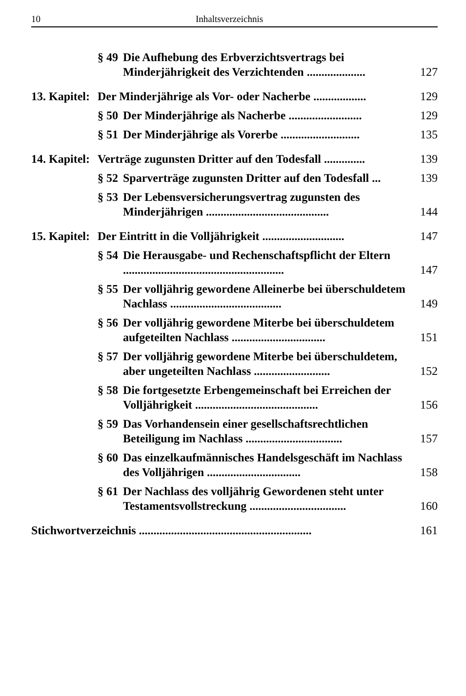10 Inhaltsverzeichnis
§ 49 Die Aufhebung des Erbverzichtsvertrags bei Minderjährigkeit des Verzichtenden .................... 127
13. Kapitel: Der Minderjährige als Vor- oder Nacherbe .................. 129
§ 50 Der Minderjährige als Nacherbe ......................... 129
§ 51 Der Minderjährige als Vorerbe ........................... 135
14. Kapitel: Verträge zugunsten Dritter auf den Todesfall .............. 139
§ 52 Sparverträge zugunsten Dritter auf den Todesfall ... 139
§ 53 Der Lebensversicherungsvertrag zugunsten des Minderjährigen .......................................... 144
15. Kapitel: Der Eintritt in die Volljährigkeit ............................ 147
§ 54 Die Herausgabe- und Rechenschaftspflicht der Eltern ....................................................... 147
§ 55 Der volljährig gewordene Alleinerbe bei überschuldetem Nachlass ...................................... 149
§ 56 Der volljährig gewordene Miterbe bei überschuldetem aufgeteilten Nachlass ................................ 151
§ 57 Der volljährig gewordene Miterbe bei überschuldetem, aber ungeteilten Nachlass .......................... 152
§ 58 Die fortgesetzte Erbengemeinschaft bei Erreichen der Volljährigkeit .......................................... 156
§ 59 Das Vorhandensein einer gesellschaftsrechtlichen Beteiligung im Nachlass ................................. 157
§ 60 Das einzelkaufmännisches Handelsgeschäft im Nachlass des Volljährigen ................................ 158
§ 61 Der Nachlass des volljährig Gewordenen steht unter Testamentsvollstreckung ................................. 160
Stichwortverzeichnis ........................................................... 161